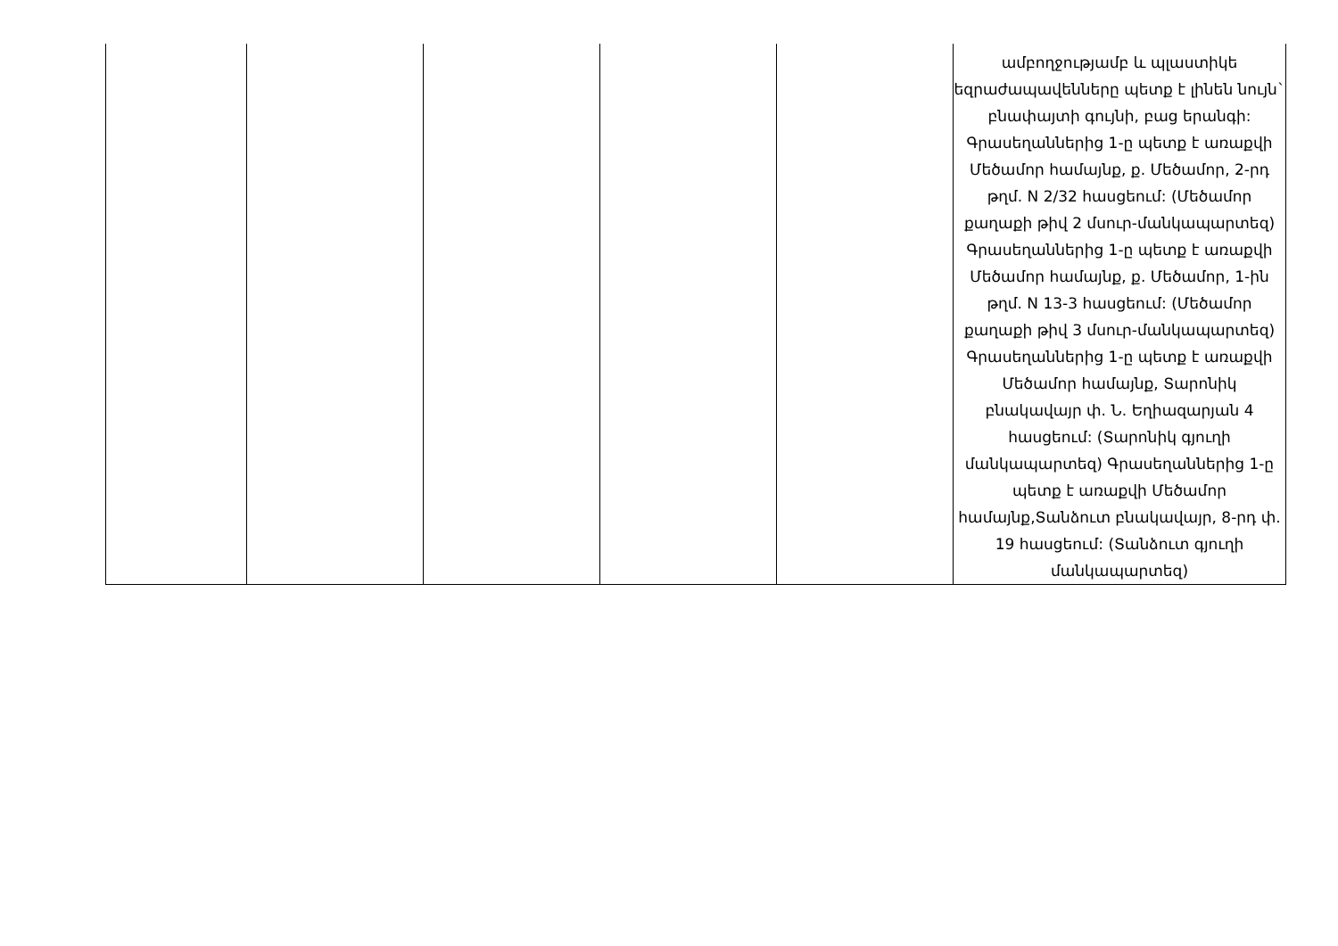| | | | | | ամբողջությամբ և պլաստիկե եզրաժապավենները պետք է լինեն նույն` բնափայտի գույնի, բաց երանգի: Գրասեղաններից 1-ը պետք է առաքվի Մեծամոր համայնք, ք. Մեծամոր, 2-րդ թղմ. N 2/32 հասցեում: (Մեծամոր քաղաքի թիվ 2 մսուր-մանկապարտեզ) Գրասեղաններից 1-ը պետք է առաքվի Մեծամոր համայնք, ք. Մեծամոր, 1-ին թղմ. N 13-3 հասցեում: (Մեծամոր քաղաքի թիվ 3 մսուր-մանկապարտեզ) Գրասեղաններից 1-ը պետք է առաքվի Մեծամոր համայնք, Տարոնիկ բնակավայր փ. Ն. Եղիազարյան 4 հասցեում: (Տարոնիկ գյուղի մանկապարտեզ) Գրասեղաններից 1-ը պետք է առաքվի Մեծամոր համայնք,Տանձուտ բնակավայր, 8-րդ փ. 19 հասցեում: (Տանձուտ գյուղի մանկապարտեզ) |